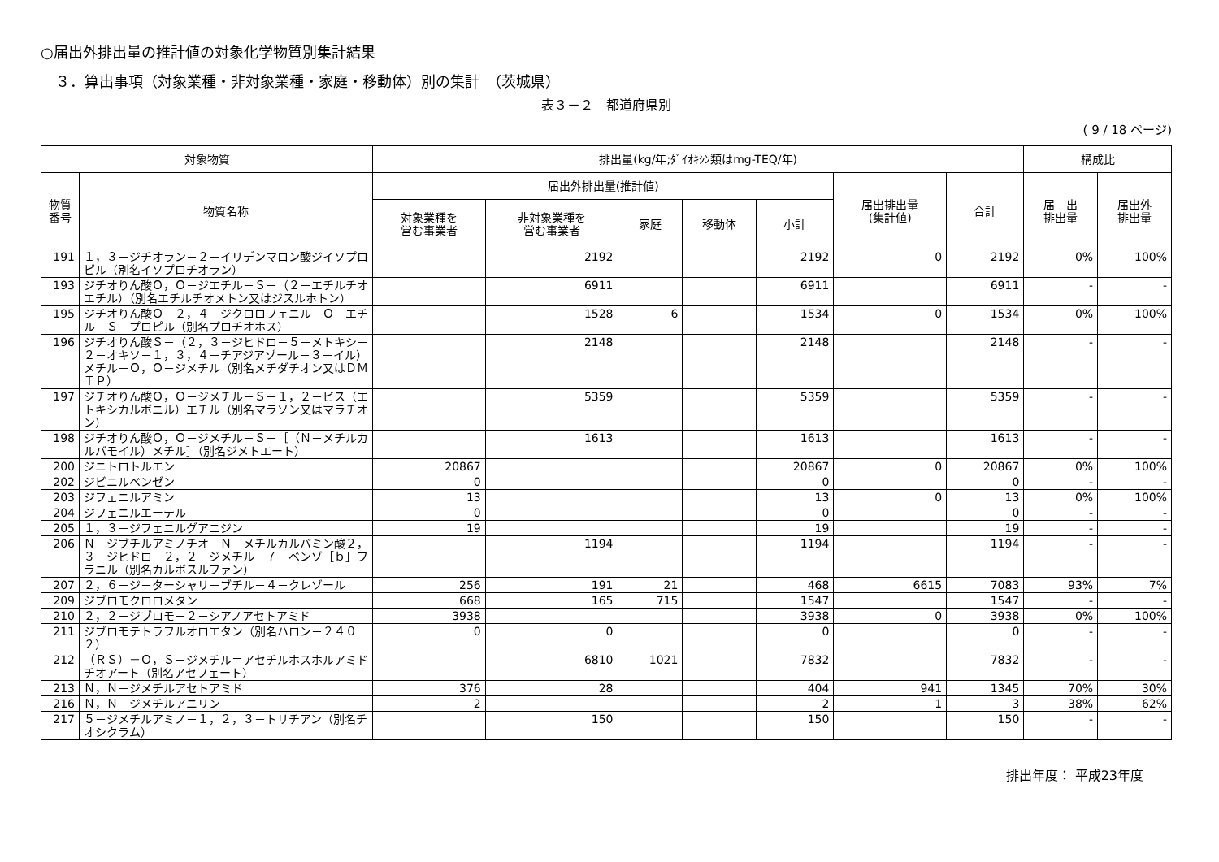○届出外排出量の推計値の対象化学物質別集計結果
３．算出事項（対象業種・非対象業種・家庭・移動体）別の集計　（茨城県）
表３－２　都道府県別
( 9 / 18 ページ)
| 対象物質 | | 排出量(kg/年;ﾀﾞｲｵｷｼﾝ類はmg-TEQ/年) | | | | | | | 構成比 | |
| --- | --- | --- | --- | --- | --- | --- | --- | --- | --- | --- |
| 物質 番号 | 物質名称 | 届出外排出量(推計値) | | | | | 届出排出量 (集計値) | 合計 | 届 出 排出量 | 届出外 排出量 |
| | | 対象業種を 営む事業者 | 非対象業種を 営む事業者 | 家庭 | 移動体 | 小計 | | | | |
| 191 | １，３－ジチオラン－２－イリデンマロン酸ジイソプロピル（別名イソプロチオラン） | | 2192 | | | 2192 | 0 | 2192 | 0% | 100% |
| 193 | ジチオりん酸Ｏ，Ｏ－ジエチル－Ｓ－（２－エチルチオエチル）（別名エチルチオメトン又はジスルホトン） | | 6911 | | | 6911 | | 6911 | - | - |
| 195 | ジチオりん酸Ｏ－２，４－ジクロロフェニル－Ｏ－エチル－Ｓ－プロピル（別名プロチオホス） | | 1528 | 6 | | 1534 | 0 | 1534 | 0% | 100% |
| 196 | ジチオりん酸Ｓ－（２，３－ジヒドロ－５－メトキシ－２－オキソ－１，３，４－チアジアゾール－３－イル）メチル－Ｏ，Ｏ－ジメチル（別名メチダチオン又はＤＭＴＰ） | | 2148 | | | 2148 | | 2148 | - | - |
| 197 | ジチオりん酸Ｏ，Ｏ－ジメチル－Ｓ－１，２－ビス（エトキシカルボニル）エチル（別名マラソン又はマラチオン） | | 5359 | | | 5359 | | 5359 | - | - |
| 198 | ジチオりん酸Ｏ，Ｏ－ジメチル－Ｓ－［（Ｎ－メチルカルバモイル）メチル］（別名ジメトエート） | | 1613 | | | 1613 | | 1613 | - | - |
| 200 | ジニトロトルエン | 20867 | | | | 20867 | 0 | 20867 | 0% | 100% |
| 202 | ジビニルベンゼン | 0 | | | | 0 | | 0 | - | - |
| 203 | ジフェニルアミン | 13 | | | | 13 | 0 | 13 | 0% | 100% |
| 204 | ジフェニルエーテル | 0 | | | | 0 | | 0 | - | - |
| 205 | １，３－ジフェニルグアニジン | 19 | | | | 19 | | 19 | - | - |
| 206 | Ｎ－ジブチルアミノチオ－Ｎ－メチルカルバミン酸２，３－ジヒドロ－２，２－ジメチル－７－ベンゾ［ｂ］フラニル（別名カルボスルファン） | | 1194 | | | 1194 | | 1194 | - | - |
| 207 | ２，６－ジ－ターシャリ－ブチル－４－クレゾール | 256 | 191 | 21 | | 468 | 6615 | 7083 | 93% | 7% |
| 209 | ジブロモクロロメタン | 668 | 165 | 715 | | 1547 | | 1547 | - | - |
| 210 | ２，２－ジブロモ－２－シアノアセトアミド | 3938 | | | | 3938 | 0 | 3938 | 0% | 100% |
| 211 | ジブロモテトラフルオロエタン（別名ハロン－２４０２） | 0 | 0 | | | 0 | | 0 | - | - |
| 212 | （ＲＳ）－Ｏ，Ｓ－ジメチル＝アセチルホスホルアミドチオアート（別名アセフェート） | | 6810 | 1021 | | 7832 | | 7832 | - | - |
| 213 | Ｎ，Ｎ－ジメチルアセトアミド | 376 | 28 | | | 404 | 941 | 1345 | 70% | 30% |
| 216 | Ｎ，Ｎ－ジメチルアニリン | 2 | | | | 2 | 1 | 3 | 38% | 62% |
| 217 | ５－ジメチルアミノ－１，２，３－トリチアン（別名チオシクラム） | | 150 | | | 150 | | 150 | - | - |
排出年度： 平成23年度